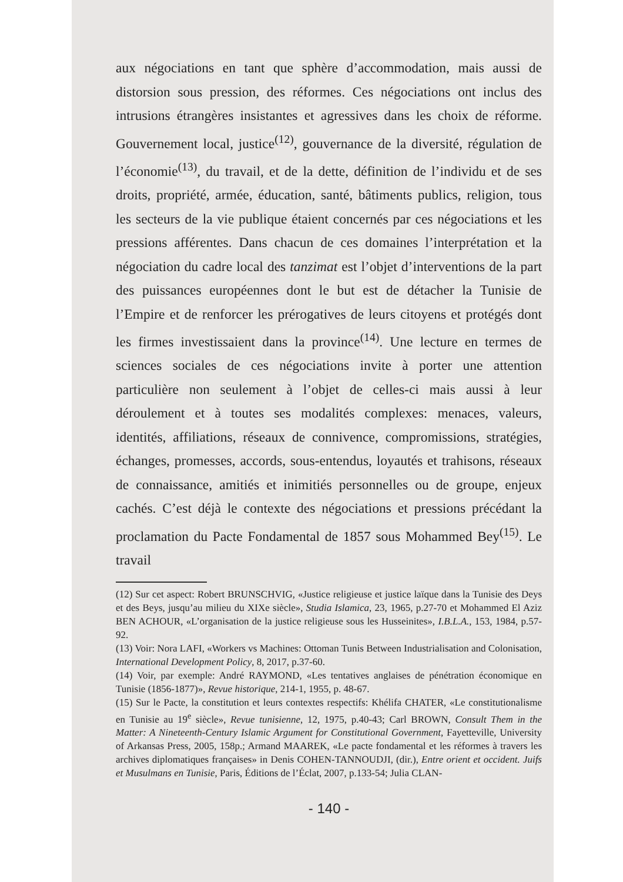aux négociations en tant que sphère d’accommodation, mais aussi de distorsion sous pression, des réformes. Ces négociations ont inclus des intrusions étrangères insistantes et agressives dans les choix de réforme. Gouvernement local, justice<sup>(12)</sup>, gouvernance de la diversité, régulation de l’économie<sup>(13)</sup>, du travail, et de la dette, définition de l’individu et de ses droits, propriété, armée, éducation, santé, bâtiments publics, religion, tous les secteurs de la vie publique étaient concernés par ces négociations et les pressions afférentes. Dans chacun de ces domaines l’interprétation et la négociation du cadre local des tanzimat est l’objet d’interventions de la part des puissances européennes dont le but est de détacher la Tunisie de l’Empire et de renforcer les prérogatives de leurs citoyens et protégés dont les firmes investissaient dans la province<sup>(14)</sup>. Une lecture en termes de sciences sociales de ces négociations invite à porter une attention particulière non seulement à l’objet de celles-ci mais aussi à leur déroulement et à toutes ses modalités complexes: menaces, valeurs, identités, affiliations, réseaux de connivence, compromissions, stratégies, échanges, promesses, accords, sous-entendus, loyautés et trahisons, réseaux de connaissance, amitiés et inimitiés personnelles ou de groupe, enjeux cachés. C’est déjà le contexte des négociations et pressions précédant la proclamation du Pacte Fondamental de 1857 sous Mohammed Bey<sup>(15)</sup>. Le travail
(12) Sur cet aspect: Robert BRUNSCHVIG, «Justice religieuse et justice laïque dans la Tunisie des Deys et des Beys, jusqu’au milieu du XIXe siècle», Studia Islamica, 23, 1965, p.27-70 et Mohammed El Aziz BEN ACHOUR, «L’organisation de la justice religieuse sous les Husseinites», I.B.L.A., 153, 1984, p.57-92.
(13) Voir: Nora LAFI, «Workers vs Machines: Ottoman Tunis Between Industrialisation and Colonisation, International Development Policy, 8, 2017, p.37-60.
(14) Voir, par exemple: André RAYMOND, «Les tentatives anglaises de pénétration économique en Tunisie (1856-1877)», Revue historique, 214-1, 1955, p. 48-67.
(15) Sur le Pacte, la constitution et leurs contextes respectifs: Khélifa CHATER, «Le constitutionalisme en Tunisie au 19<sup>e</sup> siècle», Revue tunisienne, 12, 1975, p.40-43; Carl BROWN, Consult Them in the Matter: A Nineteenth-Century Islamic Argument for Constitutional Government, Fayetteville, University of Arkansas Press, 2005, 158p.; Armand MAAREK, «Le pacte fondamental et les réformes à travers les archives diplomatiques françaises» in Denis COHEN-TANNOUDJI, (dir.), Entre orient et occident. Juifs et Musulmans en Tunisie, Paris, Éditions de l’Éclat, 2007, p.133-54; Julia CLAN-
- 140 -